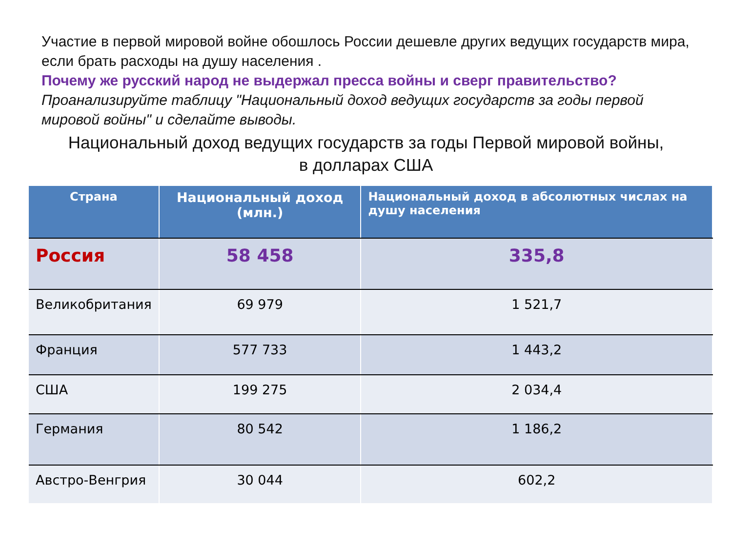Участие в первой мировой войне обошлось России дешевле других ведущих государств мира, если брать расходы на душу населения .
Почему же русский народ не выдержал пресса войны и сверг правительство?
Проанализируйте таблицу "Национальный доход ведущих государств за годы первой мировой войны" и сделайте выводы.
Национальный доход ведущих государств за годы Первой мировой войны,
в долларах США
| Страна | Национальный доход (млн.) | Национальный доход в абсолютных числах на душу населения |
| --- | --- | --- |
| Россия | 58 458 | 335,8 |
| Великобритания | 69 979 | 1 521,7 |
| Франция | 577 733 | 1 443,2 |
| США | 199 275 | 2 034,4 |
| Германия | 80 542 | 1 186,2 |
| Австро-Венгрия | 30 044 | 602,2 |